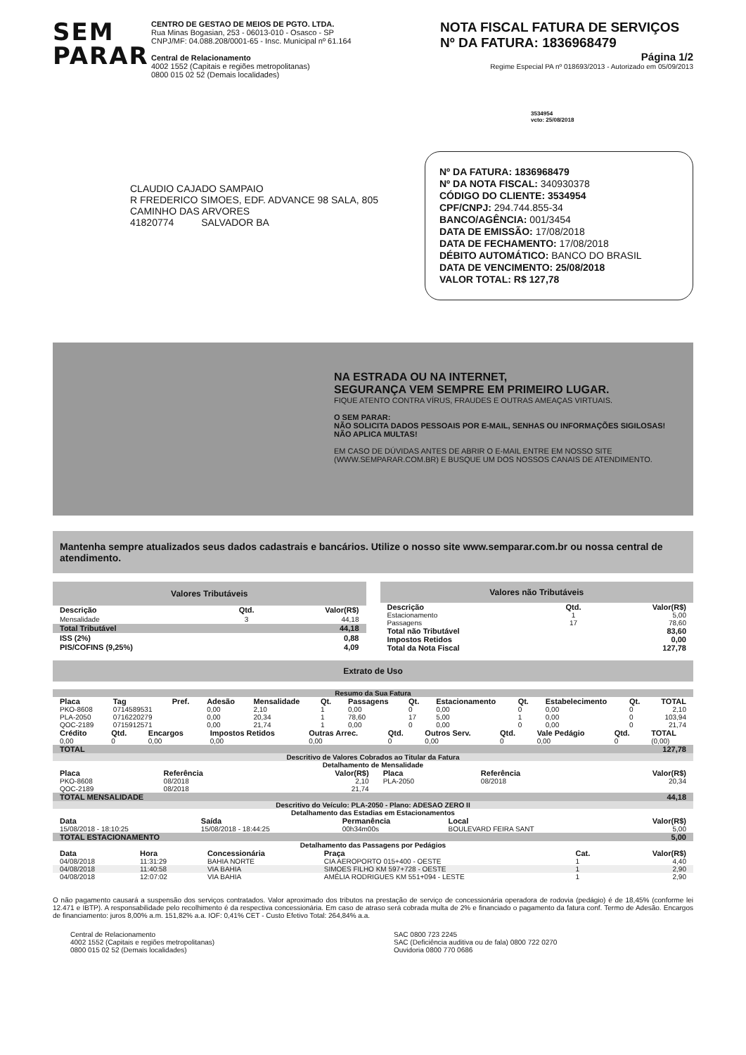SEM
PARAR
CENTRO DE GESTAO DE MEIOS DE PGTO. LTDA.
Rua Minas Bogasian, 253 - 06013-010 - Osasco - SP
CNPJ/MF: 04.088.208/0001-65 - Insc. Municipal nº 61.164
Central de Relacionamento
4002 1552 (Capitais e regiões metropolitanas)
0800 015 02 52 (Demais localidades)
NOTA FISCAL FATURA DE SERVIÇOS
Nº DA FATURA: 1836968479
Página 1/2
Regime Especial PA nº 018693/2013 - Autorizado em 05/09/2013
3534954
vcto: 25/08/2018
CLAUDIO CAJADO SAMPAIO
R FREDERICO SIMOES, EDF. ADVANCE 98 SALA, 805
CAMINHO DAS ARVORES
41820774 SALVADOR BA
Nº DA FATURA: 1836968479
Nº DA NOTA FISCAL: 340930378
CÓDIGO DO CLIENTE: 3534954
CPF/CNPJ: 294.744.855-34
BANCO/AGÊNCIA: 001/3454
DATA DE EMISSÃO: 17/08/2018
DATA DE FECHAMENTO: 17/08/2018
DÉBITO AUTOMÁTICO: BANCO DO BRASIL
DATA DE VENCIMENTO: 25/08/2018
VALOR TOTAL: R$ 127,78
NA ESTRADA OU NA INTERNET,
SEGURANÇA VEM SEMPRE EM PRIMEIRO LUGAR.
FIQUE ATENTO CONTRA VÍRUS, FRAUDES E OUTRAS AMEAÇAS VIRTUAIS.
O SEM PARAR:
NÃO SOLICITA DADOS PESSOAIS POR E-MAIL, SENHAS OU INFORMAÇÕES SIGILOSAS!
NÃO APLICA MULTAS!
EM CASO DE DÚVIDAS ANTES DE ABRIR O E-MAIL ENTRE EM NOSSO SITE (WWW.SEMPARAR.COM.BR) E BUSQUE UM DOS NOSSOS CANAIS DE ATENDIMENTO.
Mantenha sempre atualizados seus dados cadastrais e bancários. Utilize o nosso site www.semparar.com.br ou nossa central de atendimento.
| Valores Tributáveis | | |
| Descrição | Qtd. | Valor(R$) |
| Mensalidade | 3 | 44,18 |
| Total Tributável | | 44,18 |
| ISS (2%) | | 0,88 |
| PIS/COFINS (9,25%) | | 4,09 |
| Valores não Tributáveis | | |
| Descrição | Qtd. | Valor(R$) |
| Estacionamento | 1 | 5,00 |
| Passagens | 17 | 78,60 |
| Total não Tributável | | 83,60 |
| Impostos Retidos | | 0,00 |
| Total da Nota Fiscal | | 127,78 |
Extrato de Uso
| Resumo da Sua Fatura | | | | | | | | | | | | |
| --- | --- | --- | --- | --- | --- | --- | --- | --- | --- | --- | --- | --- |
| Placa | Tag | Pref. | Adesão | Mensalidade | Qt. | Passagens | Qt. | Estacionamento | Qt. | Estabelecimento | Qt. | TOTAL |
| PKO-8608 | 0714589531 | | 0,00 | 2,10 | 1 | 0,00 | 0 | 0,00 | 0 | 0,00 | 0 | 2,10 |
| PLA-2050 | 0716220279 | | 0,00 | 20,34 | 1 | 78,60 | 17 | 5,00 | 1 | 0,00 | 0 | 103,94 |
| QOC-2189 | 0715912571 | | 0,00 | 21,74 | 1 | 0,00 | 0 | 0,00 | 0 | 0,00 | 0 | 21,74 |
| Crédito | Qtd. | Encargos | Impostos Retidos | Outras Arrec. | Qtd. | Outros Serv. | Qtd. | Vale Pedágio | Qtd. | TOTAL |
| 0,00 | 0 | 0,00 | 0,00 | 0,00 | 0 | 0,00 | 0 | 0,00 | 0 | (0,00) |
| TOTAL | | | | | | | | | | 127,78 |
| Descritivo de Valores Cobrados ao Titular da Fatura | | | | | |
| --- | --- | --- | --- | --- | --- |
| Detalhamento de Mensalidade | | | | | |
| Placa | Referência | Valor(R$) | Placa | Referência | Valor(R$) |
| PKO-8608 | 08/2018 | 2,10 | PLA-2050 | 08/2018 | 20,34 |
| QOC-2189 | 08/2018 | 21,74 | | | |
| TOTAL MENSALIDADE | | | | | 44,18 |
| Descritivo do Veículo: PLA-2050 - Plano: ADESAO ZERO II | | | | |
| --- | --- | --- | --- | --- |
| Detalhamento das Estadias em Estacionamentos | | | | |
| Data | Saída | Permanência | Local | Valor(R$) |
| 15/08/2018 - 18:10:25 | 15/08/2018 - 18:44:25 | 00h34m00s | BOULEVARD FEIRA SANT | 5,00 |
| TOTAL ESTACIONAMENTO | | | | 5,00 |
| Detalhamento das Passagens por Pedágios | | | | | |
| --- | --- | --- | --- | --- | --- |
| Data | Hora | Concessionária | Praça | Cat. | Valor(R$) |
| 04/08/2018 | 11:31:29 | BAHIA NORTE | CIA AEROPORTO 015+400 - OESTE | 1 | 4,40 |
| 04/08/2018 | 11:40:58 | VIA BAHIA | SIMOES FILHO KM 597+728 - OESTE | 1 | 2,90 |
| 04/08/2018 | 12:07:02 | VIA BAHIA | AMÉLIA RODRIGUES KM 551+094 - LESTE | 1 | 2,90 |
O não pagamento causará a suspensão dos serviços contratados. Valor aproximado dos tributos na prestação de serviço de concessionária operadora de rodovia (pedágio) é de 18,45% (conforme lei 12.471 e IBTP). A responsabilidade pelo recolhimento é da respectiva concessionária. Em caso de atraso será cobrada multa de 2% e financiado o pagamento da fatura conf. Termo de Adesão. Encargos de financiamento: juros 8,00% a.m. 151,82% a.a. IOF: 0,41% CET - Custo Efetivo Total: 264,84% a.a.
Central de Relacionamento
4002 1552 (Capitais e regiões metropolitanas)
0800 015 02 52 (Demais localidades)
SAC 0800 723 2245
SAC (Deficiência auditiva ou de fala) 0800 722 0270
Ouvidoria 0800 770 0686